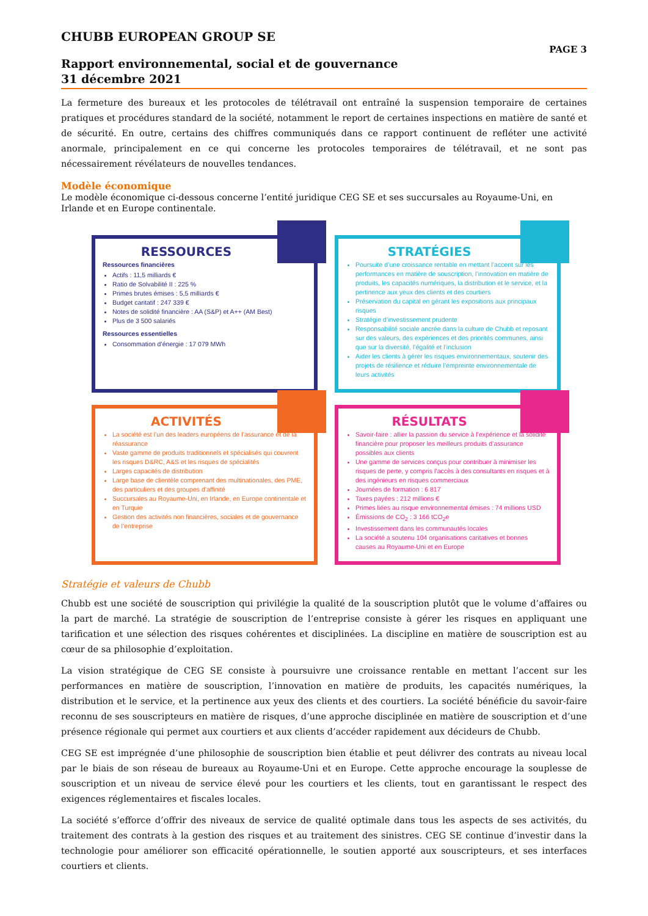CHUBB EUROPEAN GROUP SE PAGE 3
Rapport environnemental, social et de gouvernance
31 décembre 2021
La fermeture des bureaux et les protocoles de télétravail ont entraîné la suspension temporaire de certaines pratiques et procédures standard de la société, notamment le report de certaines inspections en matière de santé et de sécurité. En outre, certains des chiffres communiqués dans ce rapport continuent de refléter une activité anormale, principalement en ce qui concerne les protocoles temporaires de télétravail, et ne sont pas nécessairement révélateurs de nouvelles tendances.
Modèle économique
Le modèle économique ci-dessous concerne l’entité juridique CEG SE et ses succursales au Royaume-Uni, en Irlande et en Europe continentale.
RESSOURCES
Ressources financières
Actifs : 11,5 milliards €
Ratio de Solvabilité II : 225 %
Primes brutes émises : 5,5 milliards €
Budget caritatif : 247 339 €
Notes de solidité financière : AA (S&P) et A++ (AM Best)
Plus de 3 500 salariés
Ressources essentielles
Consommation d’énergie : 17 079 MWh
STRATÉGIES
Poursuite d’une croissance rentable en mettant l’accent sur les performances en matière de souscription, l’innovation en matière de produits, les capacités numériques, la distribution et le service, et la pertinence aux yeux des clients et des courtiers
Préservation du capital en gérant les expositions aux principaux risques
Stratégie d’investissement prudente
Responsabilité sociale ancrée dans la culture de Chubb et reposant sur des valeurs, des expériences et des priorités communes, ainsi que sur la diversité, l’égalité et l’inclusion
Aider les clients à gérer les risques environnementaux, soutenir des projets de résilience et réduire l’empreinte environnementale de leurs activités
ACTIVITÉS
La société est l’un des leaders européens de l’assurance et de la réassurance
Vaste gamme de produits traditionnels et spécialisés qui couvrent les risques D&RC, A&S et les risques de spécialités
Larges capacités de distribution
Large base de clientèle comprenant des multinationales, des PME, des particuliers et des groupes d’affinité
Succursales au Royaume-Uni, en Irlande, en Europe continentale et en Turquie
Gestion des activités non financières, sociales et de gouvernance de l’entreprise
RÉSULTATS
Savoir-faire : allier la passion du service à l’expérience et la solidité financière pour proposer les meilleurs produits d’assurance possibles aux clients
Une gamme de services conçus pour contribuer à minimiser les risques de perte, y compris l’accès à des consultants en risques et à des ingénieurs en risques commerciaux
Journées de formation : 6 817
Taxes payées : 212 millions €
Primes liées au risque environnemental émises : 74 millions USD
Émissions de CO<sub>2</sub> : 3 166 tCO<sub>2</sub>e
Investissement dans les communautés locales
La société a soutenu 104 organisations caritatives et bonnes causes au Royaume-Uni et en Europe
Stratégie et valeurs de Chubb
Chubb est une société de souscription qui privilégie la qualité de la souscription plutôt que le volume d’affaires ou la part de marché. La stratégie de souscription de l’entreprise consiste à gérer les risques en appliquant une tarification et une sélection des risques cohérentes et disciplinées. La discipline en matière de souscription est au cœur de sa philosophie d’exploitation.
La vision stratégique de CEG SE consiste à poursuivre une croissance rentable en mettant l’accent sur les performances en matière de souscription, l’innovation en matière de produits, les capacités numériques, la distribution et le service, et la pertinence aux yeux des clients et des courtiers. La société bénéficie du savoir-faire reconnu de ses souscripteurs en matière de risques, d’une approche disciplinée en matière de souscription et d’une présence régionale qui permet aux courtiers et aux clients d’accéder rapidement aux décideurs de Chubb.
CEG SE est imprégnée d’une philosophie de souscription bien établie et peut délivrer des contrats au niveau local par le biais de son réseau de bureaux au Royaume-Uni et en Europe. Cette approche encourage la souplesse de souscription et un niveau de service élevé pour les courtiers et les clients, tout en garantissant le respect des exigences réglementaires et fiscales locales.
La société s’efforce d’offrir des niveaux de service de qualité optimale dans tous les aspects de ses activités, du traitement des contrats à la gestion des risques et au traitement des sinistres. CEG SE continue d’investir dans la technologie pour améliorer son efficacité opérationnelle, le soutien apporté aux souscripteurs, et ses interfaces courtiers et clients.